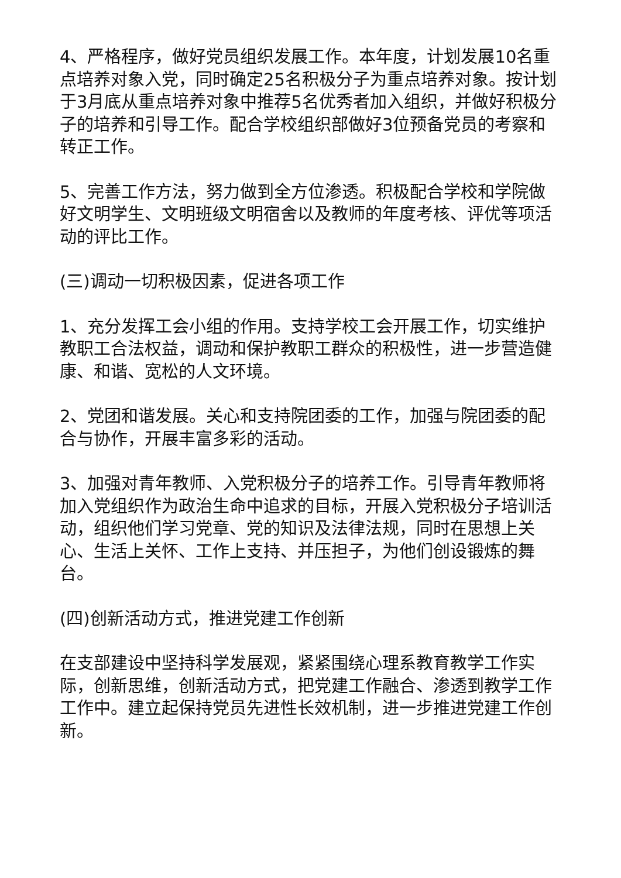4、严格程序，做好党员组织发展工作。本年度，计划发展10名重点培养对象入党，同时确定25名积极分子为重点培养对象。按计划于3月底从重点培养对象中推荐5名优秀者加入组织，并做好积极分子的培养和引导工作。配合学校组织部做好3位预备党员的考察和转正工作。
5、完善工作方法，努力做到全方位渗透。积极配合学校和学院做好文明学生、文明班级文明宿舍以及教师的年度考核、评优等项活动的评比工作。
(三)调动一切积极因素，促进各项工作
1、充分发挥工会小组的作用。支持学校工会开展工作，切实维护教职工合法权益，调动和保护教职工群众的积极性，进一步营造健康、和谐、宽松的人文环境。
2、党团和谐发展。关心和支持院团委的工作，加强与院团委的配合与协作，开展丰富多彩的活动。
3、加强对青年教师、入党积极分子的培养工作。引导青年教师将加入党组织作为政治生命中追求的目标，开展入党积极分子培训活动，组织他们学习党章、党的知识及法律法规，同时在思想上关心、生活上关怀、工作上支持、并压担子，为他们创设锻炼的舞台。
(四)创新活动方式，推进党建工作创新
在支部建设中坚持科学发展观，紧紧围绕心理系教育教学工作实际，创新思维，创新活动方式，把党建工作融合、渗透到教学工作工作中。建立起保持党员先进性长效机制，进一步推进党建工作创新。